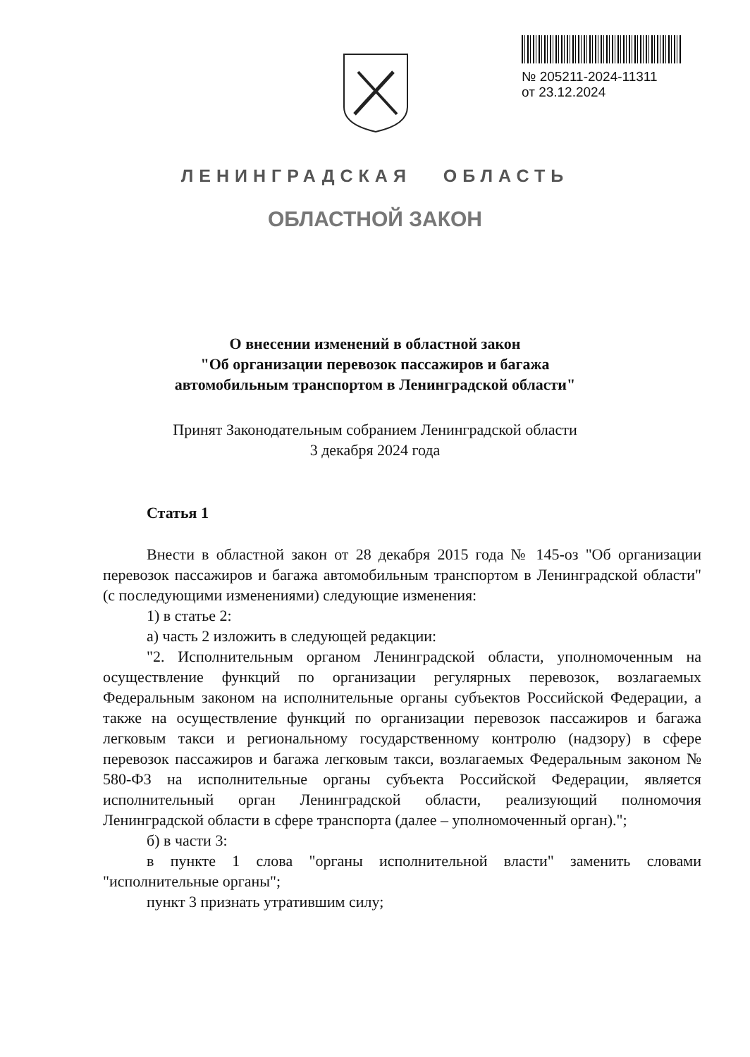№ 205211-2024-11311
от 23.12.2024
ЛЕНИНГРАДСКАЯ ОБЛАСТЬ
ОБЛАСТНОЙ ЗАКОН
О внесении изменений в областной закон
"Об организации перевозок пассажиров и багажа
автомобильным транспортом в Ленинградской области"
Принят Законодательным собранием Ленинградской области
3 декабря 2024 года
Статья 1
Внести в областной закон от 28 декабря 2015 года № 145-оз "Об организации перевозок пассажиров и багажа автомобильным транспортом в Ленинградской области" (с последующими изменениями) следующие изменения:
1) в статье 2:
а) часть 2 изложить в следующей редакции:
"2. Исполнительным органом Ленинградской области, уполномоченным на осуществление функций по организации регулярных перевозок, возлагаемых Федеральным законом на исполнительные органы субъектов Российской Федерации, а также на осуществление функций по организации перевозок пассажиров и багажа легковым такси и региональному государственному контролю (надзору) в сфере перевозок пассажиров и багажа легковым такси, возлагаемых Федеральным законом № 580-ФЗ на исполнительные органы субъекта Российской Федерации, является исполнительный орган Ленинградской области, реализующий полномочия Ленинградской области в сфере транспорта (далее – уполномоченный орган).";
б) в части 3:
в пункте 1 слова "органы исполнительной власти" заменить словами "исполнительные органы";
пункт 3 признать утратившим силу;